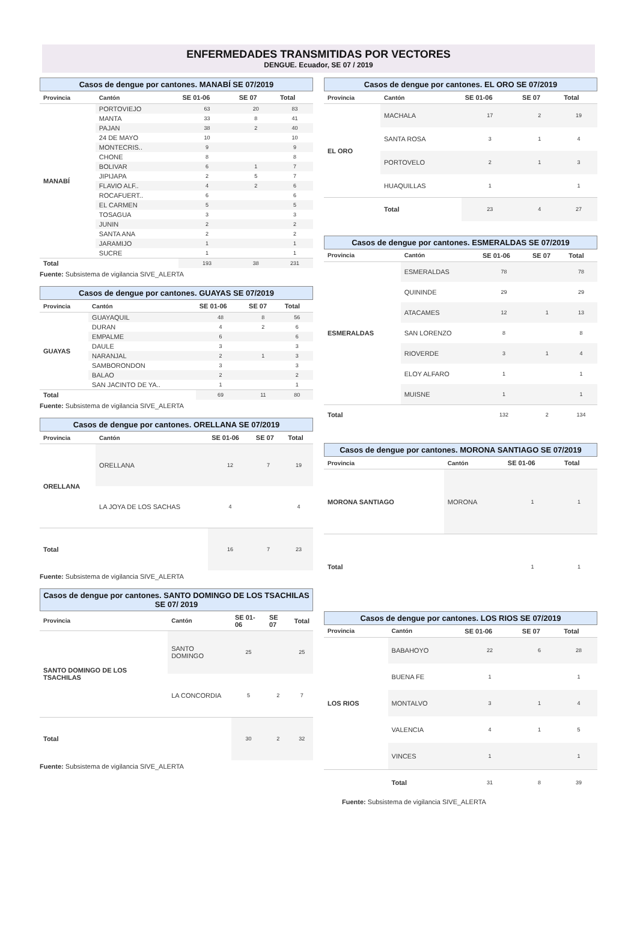ENFERMEDADES TRANSMITIDAS POR VECTORES
DENGUE. Ecuador, SE 07 / 2019
Casos de dengue por cantones. MANABÍ SE 07/2019
| Provincia | Cantón | SE 01-06 | SE 07 | Total |
| --- | --- | --- | --- | --- |
| MANABÍ | PORTOVIEJO | 63 | 20 | 83 |
| | MANTA | 33 | 8 | 41 |
| | PAJAN | 38 | 2 | 40 |
| | 24 DE MAYO | 10 | | 10 |
| | MONTECRIS.. | 9 | | 9 |
| | CHONE | 8 | | 8 |
| | BOLIVAR | 6 | 1 | 7 |
| | JIPIJAPA | 2 | 5 | 7 |
| | FLAVIO ALF.. | 4 | 2 | 6 |
| | ROCAFUERT.. | 6 | | 6 |
| | EL CARMEN | 5 | | 5 |
| | TOSAGUA | 3 | | 3 |
| | JUNIN | 2 | | 2 |
| | SANTA ANA | 2 | | 2 |
| | JARAMIJO | 1 | | 1 |
| | SUCRE | 1 | | 1 |
| Total | | 193 | 38 | 231 |
Fuente: Subsistema de vigilancia SIVE_ALERTA
Casos de dengue por cantones. GUAYAS SE 07/2019
| Provincia | Cantón | SE 01-06 | SE 07 | Total |
| --- | --- | --- | --- | --- |
| GUAYAS | GUAYAQUIL | 48 | 8 | 56 |
| | DURAN | 4 | 2 | 6 |
| | EMPALME | 6 | | 6 |
| | DAULE | 3 | | 3 |
| | NARANJAL | 2 | 1 | 3 |
| | SAMBORONDON | 3 | | 3 |
| | BALAO | 2 | | 2 |
| | SAN JACINTO DE YA.. | 1 | | 1 |
| Total | | 69 | 11 | 80 |
Fuente: Subsistema de vigilancia SIVE_ALERTA
Casos de dengue por cantones. ORELLANA SE 07/2019
| Provincia | Cantón | SE 01-06 | SE 07 | Total |
| --- | --- | --- | --- | --- |
| ORELLANA | ORELLANA | 12 | 7 | 19 |
| | LA JOYA DE LOS SACHAS | 4 | | 4 |
| Total | | 16 | 7 | 23 |
Fuente: Subsistema de vigilancia SIVE_ALERTA
Casos de dengue por cantones. SANTO DOMINGO DE LOS TSACHILAS SE 07/ 2019
| Provincia | Cantón | SE 01-06 | SE 07 | Total |
| --- | --- | --- | --- | --- |
| SANTO DOMINGO DE LOS TSACHILAS | SANTO DOMINGO | 25 | | 25 |
| | LA CONCORDIA | 5 | 2 | 7 |
| Total | | 30 | 2 | 32 |
Fuente: Subsistema de vigilancia SIVE_ALERTA
Casos de dengue por cantones. EL ORO SE 07/2019
| Provincia | Cantón | SE 01-06 | SE 07 | Total |
| --- | --- | --- | --- | --- |
| EL ORO | MACHALA | 17 | 2 | 19 |
| | SANTA ROSA | 3 | 1 | 4 |
| | PORTOVELO | 2 | 1 | 3 |
| | HUAQUILLAS | 1 | | 1 |
| | Total | 23 | 4 | 27 |
Casos de dengue por cantones. ESMERALDAS SE 07/2019
| Provincia | Cantón | SE 01-06 | SE 07 | Total |
| --- | --- | --- | --- | --- |
| ESMERALDAS | ESMERALDAS | 78 | | 78 |
| | QUININDE | 29 | | 29 |
| | ATACAMES | 12 | 1 | 13 |
| | SAN LORENZO | 8 | | 8 |
| | RIOVERDE | 3 | 1 | 4 |
| | ELOY ALFARO | 1 | | 1 |
| | MUISNE | 1 | | 1 |
| Total | | 132 | 2 | 134 |
Casos de dengue por cantones. MORONA SANTIAGO SE 07/2019
| Provincia | Cantón | SE 01-06 | Total |
| --- | --- | --- | --- |
| MORONA SANTIAGO | MORONA | 1 | 1 |
| Total | | 1 | 1 |
Casos de dengue por cantones. LOS RIOS SE 07/2019
| Provincia | Cantón | SE 01-06 | SE 07 | Total |
| --- | --- | --- | --- | --- |
| LOS RIOS | BABAHOYO | 22 | 6 | 28 |
| | BUENA FE | 1 | | 1 |
| | MONTALVO | 3 | 1 | 4 |
| | VALENCIA | 4 | 1 | 5 |
| | VINCES | 1 | | 1 |
| | Total | 31 | 8 | 39 |
Fuente: Subsistema de vigilancia SIVE_ALERTA